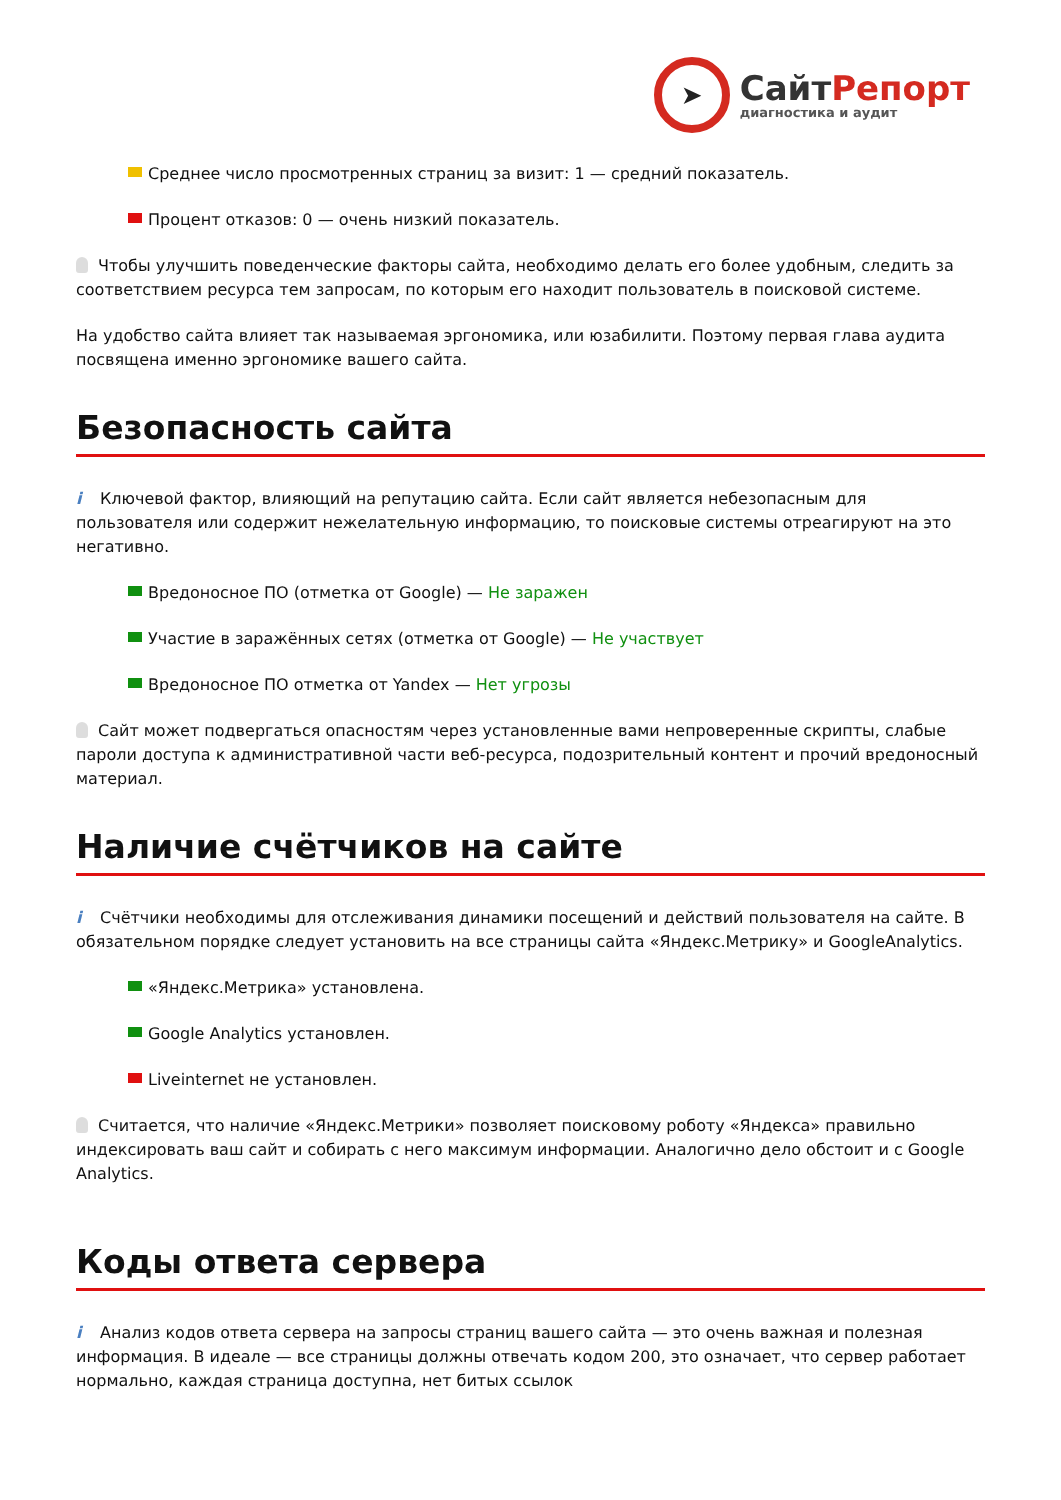➤
СайтРепорт
диагностика и аудит
Среднее число просмотренных страниц за визит: 1 — средний показатель.
Процент отказов: 0 — очень низкий показатель.
Чтобы улучшить поведенческие факторы сайта, необходимо делать его более удобным, следить за соответствием ресурса тем запросам, по которым его находит пользователь в поисковой системе.
На удобство сайта влияет так называемая эргономика, или юзабилити. Поэтому первая глава аудита посвящена именно эргономике вашего сайта.
Безопасность сайта
i Ключевой фактор, влияющий на репутацию сайта. Если сайт является небезопасным для пользователя или содержит нежелательную информацию, то поисковые системы отреагируют на это негативно.
Вредоносное ПО (отметка от Google) — Не заражен
Участие в заражённых сетях (отметка от Google) — Не участвует
Вредоносное ПО отметка от Yandex — Нет угрозы
Сайт может подвергаться опасностям через установленные вами непроверенные скрипты, слабые пароли доступа к административной части веб-ресурса, подозрительный контент и прочий вредоносный материал.
Наличие счётчиков на сайте
i Счётчики необходимы для отслеживания динамики посещений и действий пользователя на сайте. В обязательном порядке следует установить на все страницы сайта «Яндекс.Метрику» и GoogleAnalytics.
«Яндекс.Метрика» установлена.
Google Analytics установлен.
Liveinternet не установлен.
Считается, что наличие «Яндекс.Метрики» позволяет поисковому роботу «Яндекса» правильно индексировать ваш сайт и собирать с него максимум информации. Аналогично дело обстоит и с Google Analytics.
Коды ответа сервера
i Анализ кодов ответа сервера на запросы страниц вашего сайта — это очень важная и полезная информация. В идеале — все страницы должны отвечать кодом 200, это означает, что сервер работает нормально, каждая страница доступна, нет битых ссылок